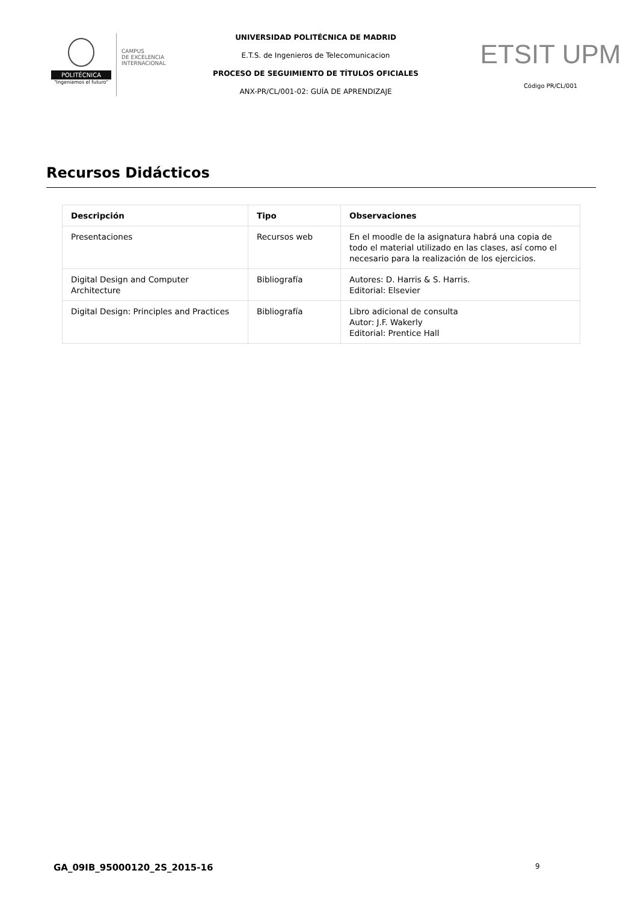POLITÉCNICA
"Ingeniamos el futuro"
CAMPUS
DE EXCELENCIA
INTERNACIONAL
UNIVERSIDAD POLITÉCNICA DE MADRID
E.T.S. de Ingenieros de Telecomunicacion
PROCESO DE SEGUIMIENTO DE TÍTULOS OFICIALES
ANX-PR/CL/001-02: GUÍA DE APRENDIZAJE
ETSIT UPM
Código PR/CL/001
Recursos Didácticos
| Descripción | Tipo | Observaciones |
| --- | --- | --- |
| Presentaciones | Recursos web | En el moodle de la asignatura habrá una copia de todo el material utilizado en las clases, así como el necesario para la realización de los ejercicios. |
| Digital Design and Computer Architecture | Bibliografía | Autores: D. Harris & S. Harris. Editorial: Elsevier |
| Digital Design: Principles and Practices | Bibliografía | Libro adicional de consulta Autor: J.F. Wakerly Editorial: Prentice Hall |
GA_09IB_95000120_2S_2015-16 9